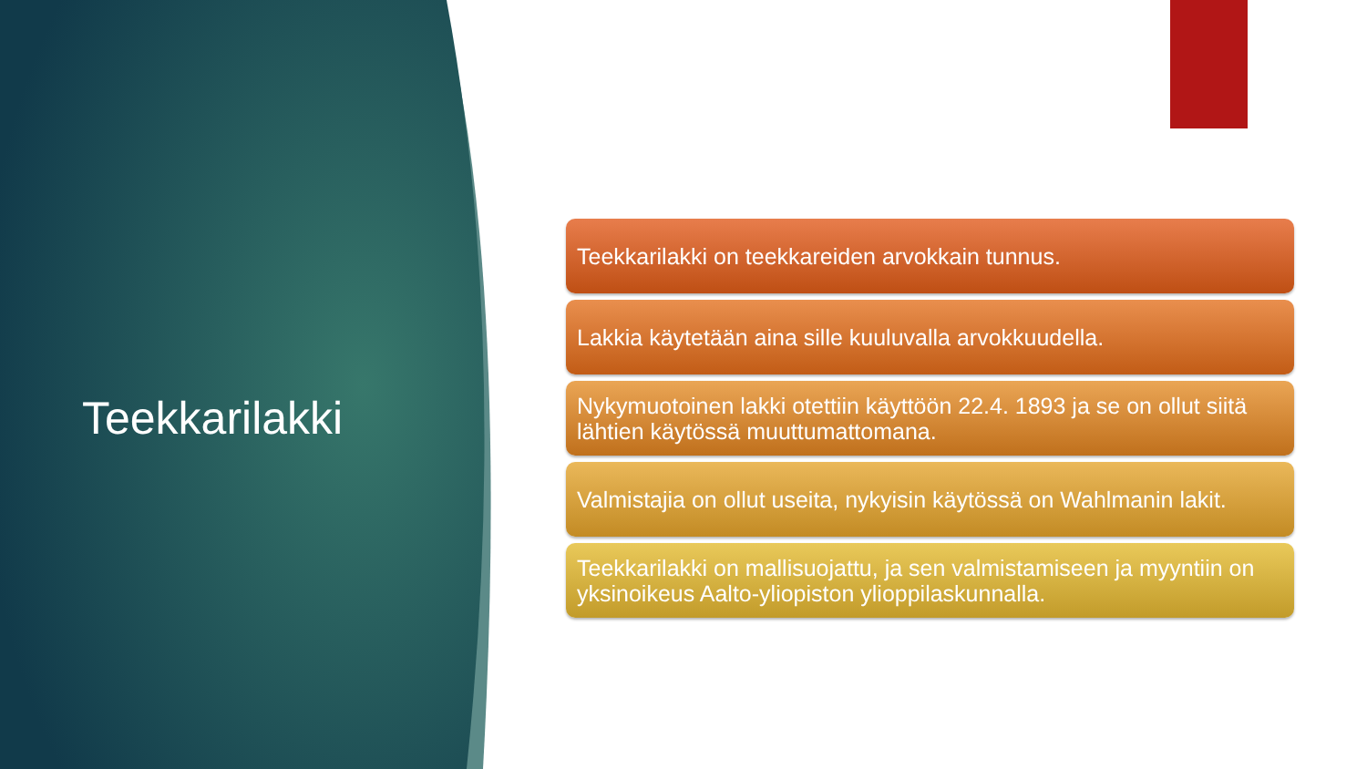Teekkarilakki
Teekkarilakki on teekkareiden arvokkain tunnus.
Lakkia käytetään aina sille kuuluvalla arvokkuudella.
Nykymuotoinen lakki otettiin käyttöön 22.4. 1893 ja se on ollut siitä lähtien käytössä muuttumattomana.
Valmistajia on ollut useita, nykyisin käytössä on Wahlmanin lakit.
Teekkarilakki on mallisuojattu, ja sen valmistamiseen ja myyntiin on yksinoikeus Aalto-yliopiston ylioppilaskunnalla.